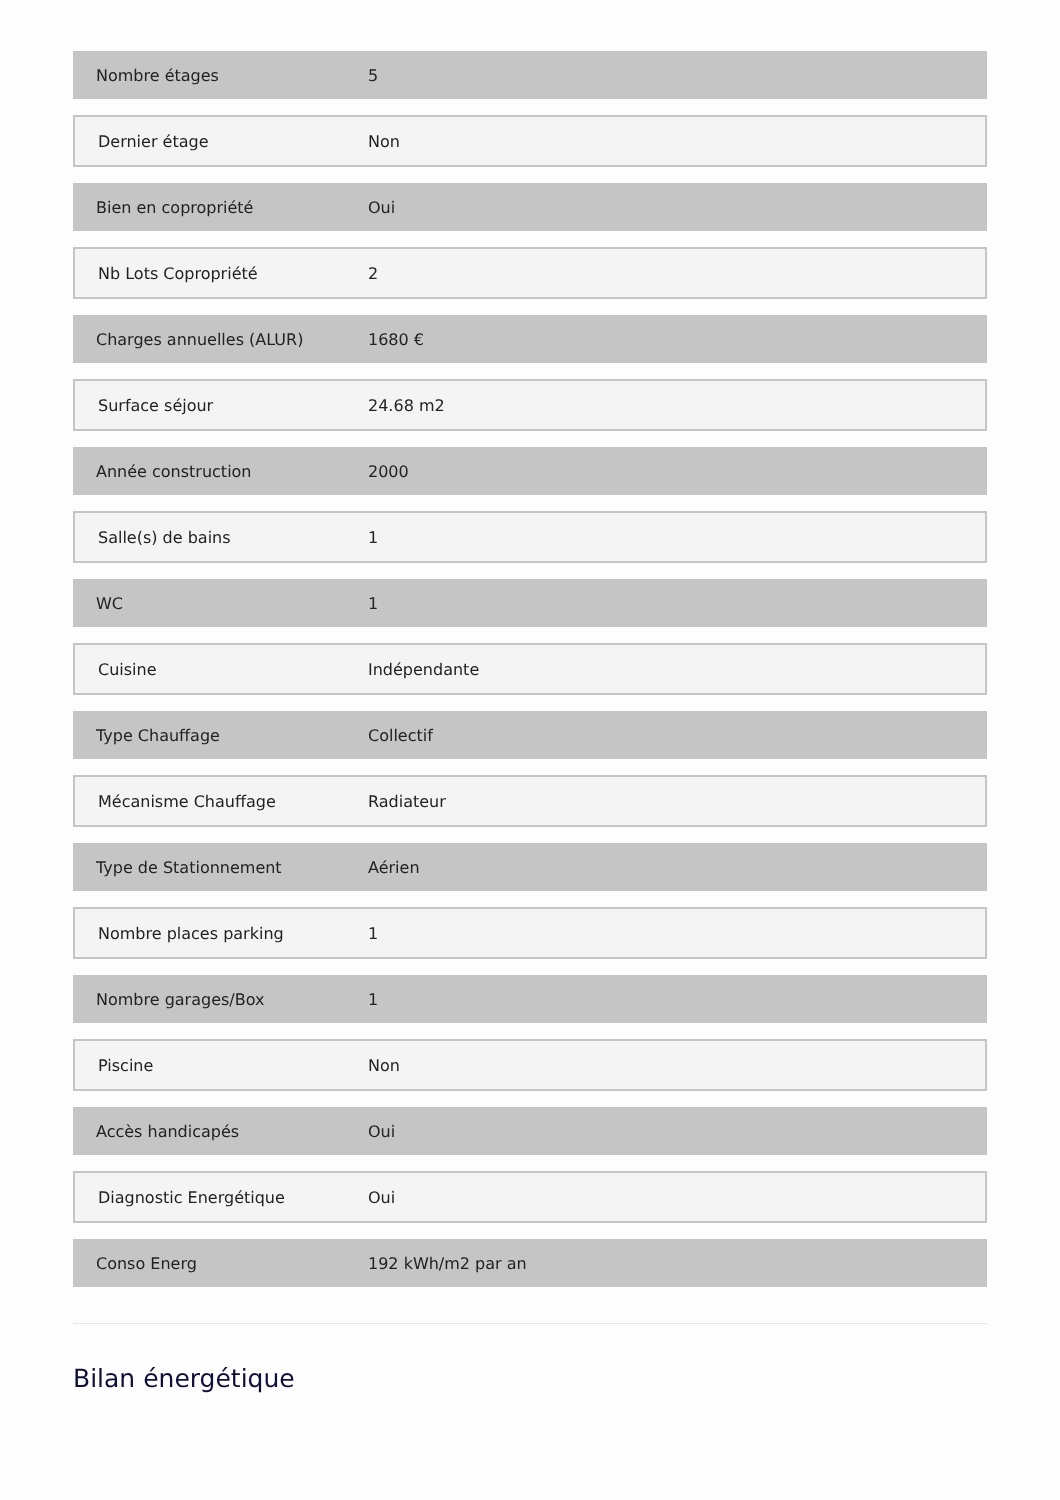| Nombre étages | 5 |
| Dernier étage | Non |
| Bien en copropriété | Oui |
| Nb Lots Copropriété | 2 |
| Charges annuelles (ALUR) | 1680 € |
| Surface séjour | 24.68 m2 |
| Année construction | 2000 |
| Salle(s) de bains | 1 |
| WC | 1 |
| Cuisine | Indépendante |
| Type Chauffage | Collectif |
| Mécanisme Chauffage | Radiateur |
| Type de Stationnement | Aérien |
| Nombre places parking | 1 |
| Nombre garages/Box | 1 |
| Piscine | Non |
| Accès handicapés | Oui |
| Diagnostic Energétique | Oui |
| Conso Energ | 192 kWh/m2 par an |
Bilan énergétique